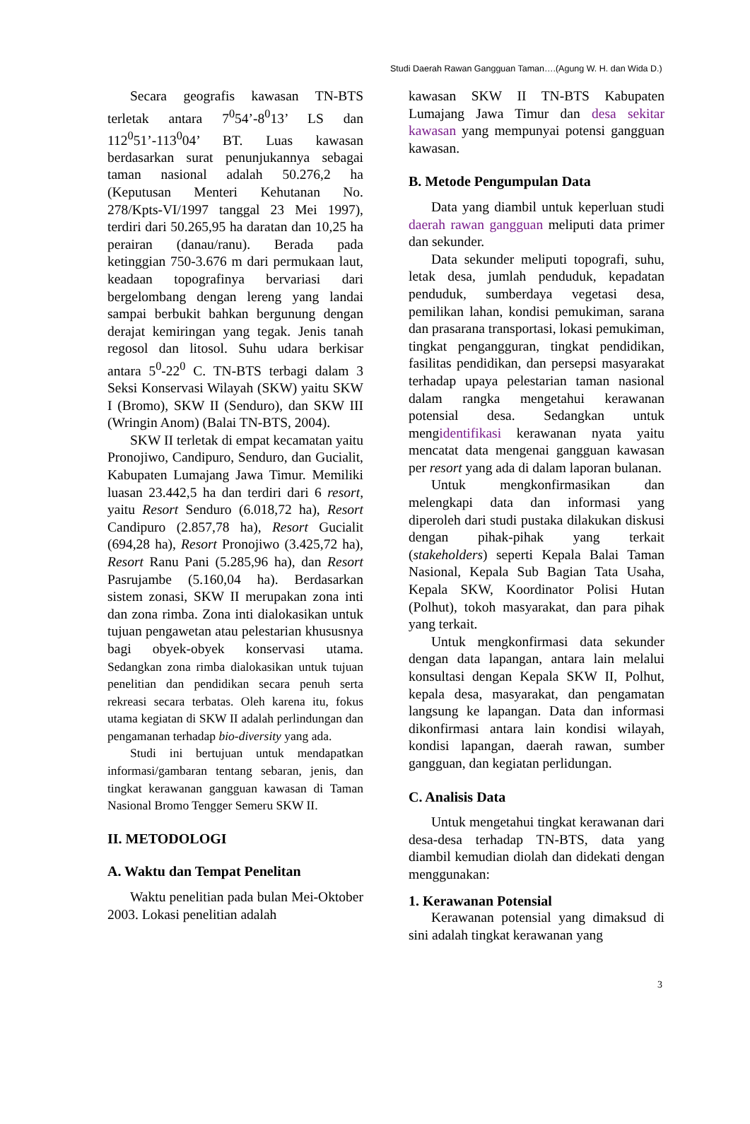Studi Daerah Rawan Gangguan Taman….(Agung W. H. dan Wida D.)
Secara geografis kawasan TN-BTS terletak antara 7<sup>0</sup>54’-8<sup>0</sup>13’ LS dan 112<sup>0</sup>51’-113<sup>0</sup>04’ BT. Luas kawasan berdasarkan surat penunjukannya sebagai taman nasional adalah 50.276,2 ha (Keputusan Menteri Kehutanan No. 278/Kpts-VI/1997 tanggal 23 Mei 1997), terdiri dari 50.265,95 ha daratan dan 10,25 ha perairan (danau/ranu). Berada pada ketinggian 750-3.676 m dari permukaan laut, keadaan topografinya bervariasi dari bergelombang dengan lereng yang landai sampai berbukit bahkan bergunung dengan derajat kemiringan yang tegak. Jenis tanah regosol dan litosol. Suhu udara berkisar antara 5<sup>0</sup>-22<sup>0</sup> C. TN-BTS terbagi dalam 3 Seksi Konservasi Wilayah (SKW) yaitu SKW I (Bromo), SKW II (Senduro), dan SKW III (Wringin Anom) (Balai TN-BTS, 2004).
SKW II terletak di empat kecamatan yaitu Pronojiwo, Candipuro, Senduro, dan Gucialit, Kabupaten Lumajang Jawa Timur. Memiliki luasan 23.442,5 ha dan terdiri dari 6 resort, yaitu Resort Senduro (6.018,72 ha), Resort Candipuro (2.857,78 ha), Resort Gucialit (694,28 ha), Resort Pronojiwo (3.425,72 ha), Resort Ranu Pani (5.285,96 ha), dan Resort Pasrujambe (5.160,04 ha). Berdasarkan sistem zonasi, SKW II merupakan zona inti dan zona rimba. Zona inti dialokasikan untuk tujuan pengawetan atau pelestarian khususnya bagi obyek-obyek konservasi utama. Sedangkan zona rimba dialokasikan untuk tujuan penelitian dan pendidikan secara penuh serta rekreasi secara terbatas. Oleh karena itu, fokus utama kegiatan di SKW II adalah perlindungan dan pengamanan terhadap bio-diversity yang ada.
Studi ini bertujuan untuk mendapatkan informasi/gambaran tentang sebaran, jenis, dan tingkat kerawanan gangguan kawasan di Taman Nasional Bromo Tengger Semeru SKW II.
II. METODOLOGI
A. Waktu dan Tempat Penelitan
Waktu penelitian pada bulan Mei-Oktober 2003. Lokasi penelitian adalah
kawasan SKW II TN-BTS Kabupaten Lumajang Jawa Timur dan desa sekitar kawasan yang mempunyai potensi gangguan kawasan.
B. Metode Pengumpulan Data
Data yang diambil untuk keperluan studi daerah rawan gangguan meliputi data primer dan sekunder.
Data sekunder meliputi topografi, suhu, letak desa, jumlah penduduk, kepadatan penduduk, sumberdaya vegetasi desa, pemilikan lahan, kondisi pemukiman, sarana dan prasarana transportasi, lokasi pemukiman, tingkat pengangguran, tingkat pendidikan, fasilitas pendidikan, dan persepsi masyarakat terhadap upaya pelestarian taman nasional dalam rangka mengetahui kerawanan potensial desa. Sedangkan untuk mengidentifikasi kerawanan nyata yaitu mencatat data mengenai gangguan kawasan per resort yang ada di dalam laporan bulanan.
Untuk mengkonfirmasikan dan melengkapi data dan informasi yang diperoleh dari studi pustaka dilakukan diskusi dengan pihak-pihak yang terkait (stakeholders) seperti Kepala Balai Taman Nasional, Kepala Sub Bagian Tata Usaha, Kepala SKW, Koordinator Polisi Hutan (Polhut), tokoh masyarakat, dan para pihak yang terkait.
Untuk mengkonfirmasi data sekunder dengan data lapangan, antara lain melalui konsultasi dengan Kepala SKW II, Polhut, kepala desa, masyarakat, dan pengamatan langsung ke lapangan. Data dan informasi dikonfirmasi antara lain kondisi wilayah, kondisi lapangan, daerah rawan, sumber gangguan, dan kegiatan perlidungan.
C. Analisis Data
Untuk mengetahui tingkat kerawanan dari desa-desa terhadap TN-BTS, data yang diambil kemudian diolah dan didekati dengan menggunakan:
1. Kerawanan Potensial
Kerawanan potensial yang dimaksud di sini adalah tingkat kerawanan yang
3